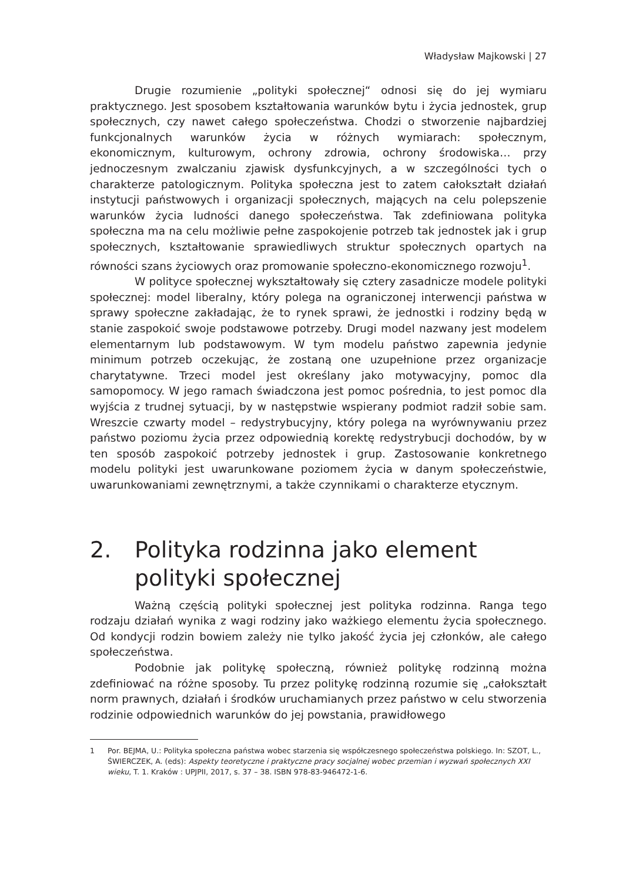Władysław Majkowski | 27
Drugie rozumienie „polityki społecznej“ odnosi się do jej wymiaru praktycznego. Jest sposobem kształtowania warunków bytu i życia jednostek, grup społecznych, czy nawet całego społeczeństwa. Chodzi o stworzenie najbardziej funkcjonalnych warunków życia w różnych wymiarach: społecznym, ekonomicznym, kulturowym, ochrony zdrowia, ochrony środowiska… przy jednoczesnym zwalczaniu zjawisk dysfunkcyjnych, a w szczególności tych o charakterze patologicznym. Polityka społeczna jest to zatem całokształt działań instytucji państwowych i organizacji społecznych, mających na celu polepszenie warunków życia ludności danego społeczeństwa. Tak zdefiniowana polityka społeczna ma na celu możliwie pełne zaspokojenie potrzeb tak jednostek jak i grup społecznych, kształtowanie sprawiedliwych struktur społecznych opartych na równości szans życiowych oraz promowanie społeczno-ekonomicznego rozwoju<sup>1</sup>.
W polityce społecznej wykształtowały się cztery zasadnicze modele polityki społecznej: model liberalny, który polega na ograniczonej interwencji państwa w sprawy społeczne zakładając, że to rynek sprawi, że jednostki i rodziny będą w stanie zaspokoić swoje podstawowe potrzeby. Drugi model nazwany jest modelem elementarnym lub podstawowym. W tym modelu państwo zapewnia jedynie minimum potrzeb oczekując, że zostaną one uzupełnione przez organizacje charytatywne. Trzeci model jest określany jako motywacyjny, pomoc dla samopomocy. W jego ramach świadczona jest pomoc pośrednia, to jest pomoc dla wyjścia z trudnej sytuacji, by w następstwie wspierany podmiot radził sobie sam. Wreszcie czwarty model – redystrybucyjny, który polega na wyrównywaniu przez państwo poziomu życia przez odpowiednią korektę redystrybucji dochodów, by w ten sposób zaspokoić potrzeby jednostek i grup. Zastosowanie konkretnego modelu polityki jest uwarunkowane poziomem życia w danym społeczeństwie, uwarunkowaniami zewnętrznymi, a także czynnikami o charakterze etycznym.
2. Polityka rodzinna jako element polityki społecznej
Ważną częścią polityki społecznej jest polityka rodzinna. Ranga tego rodzaju działań wynika z wagi rodziny jako ważkiego elementu życia społecznego. Od kondycji rodzin bowiem zależy nie tylko jakość życia jej członków, ale całego społeczeństwa.
Podobnie jak politykę społeczną, również politykę rodzinną można zdefiniować na różne sposoby. Tu przez politykę rodzinną rozumie się „całokształt norm prawnych, działań i środków uruchamianych przez państwo w celu stworzenia rodzinie odpowiednich warunków do jej powstania, prawidłowego
1 Por. BEJMA, U.: Polityka społeczna państwa wobec starzenia się współczesnego społeczeństwa polskiego. In: SZOT, L., ŚWIERCZEK, A. (eds): Aspekty teoretyczne i praktyczne pracy socjalnej wobec przemian i wyzwań społecznych XXI wieku, T. 1. Kraków : UPJPII, 2017, s. 37 – 38. ISBN 978-83-946472-1-6.